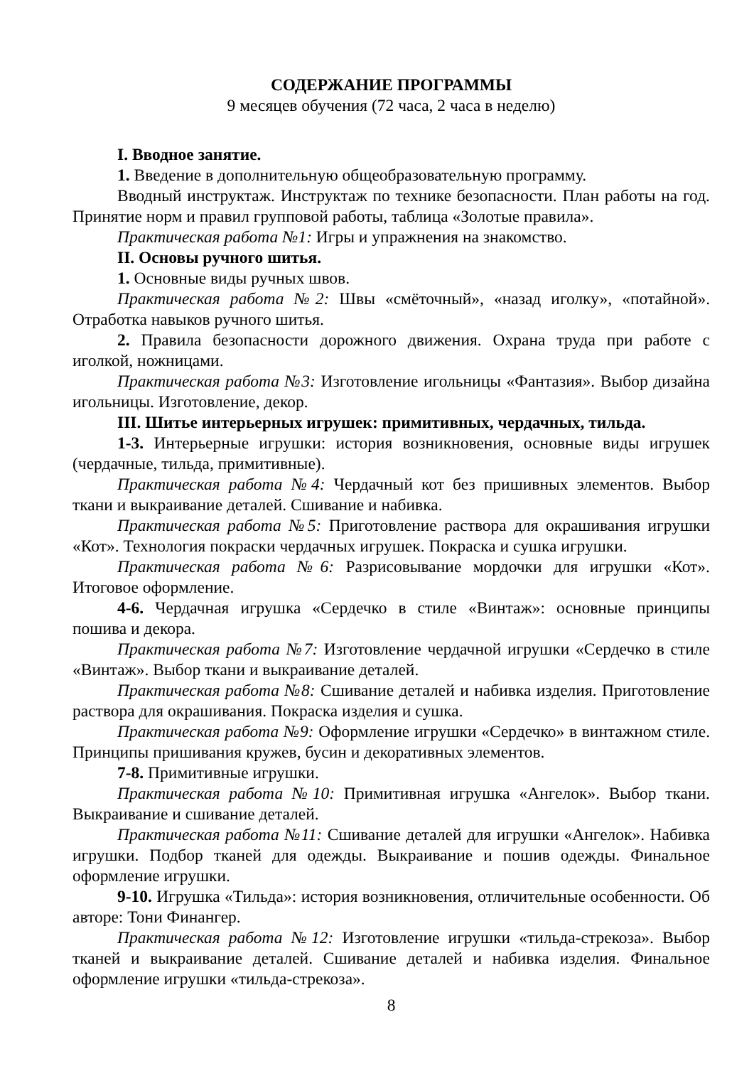СОДЕРЖАНИЕ ПРОГРАММЫ
9 месяцев обучения (72 часа, 2 часа в неделю)
I. Вводное занятие.
1. Введение в дополнительную общеобразовательную программу.
Вводный инструктаж. Инструктаж по технике безопасности. План работы на год. Принятие норм и правил групповой работы, таблица «Золотые правила».
Практическая работа №1: Игры и упражнения на знакомство.
II. Основы ручного шитья.
1. Основные виды ручных швов.
Практическая работа №2: Швы «смёточный», «назад иголку», «потайной». Отработка навыков ручного шитья.
2. Правила безопасности дорожного движения. Охрана труда при работе с иголкой, ножницами.
Практическая работа №3: Изготовление игольницы «Фантазия». Выбор дизайна игольницы. Изготовление, декор.
III. Шитье интерьерных игрушек: примитивных, чердачных, тильда.
1-3. Интерьерные игрушки: история возникновения, основные виды игрушек (чердачные, тильда, примитивные).
Практическая работа №4: Чердачный кот без пришивных элементов. Выбор ткани и выкраивание деталей. Сшивание и набивка.
Практическая работа №5: Приготовление раствора для окрашивания игрушки «Кот». Технология покраски чердачных игрушек. Покраска и сушка игрушки.
Практическая работа №6: Разрисовывание мордочки для игрушки «Кот». Итоговое оформление.
4-6. Чердачная игрушка «Сердечко в стиле «Винтаж»: основные принципы пошива и декора.
Практическая работа №7: Изготовление чердачной игрушки «Сердечко в стиле «Винтаж». Выбор ткани и выкраивание деталей.
Практическая работа №8: Сшивание деталей и набивка изделия. Приготовление раствора для окрашивания. Покраска изделия и сушка.
Практическая работа №9: Оформление игрушки «Сердечко» в винтажном стиле. Принципы пришивания кружев, бусин и декоративных элементов.
7-8. Примитивные игрушки.
Практическая работа №10: Примитивная игрушка «Ангелок». Выбор ткани. Выкраивание и сшивание деталей.
Практическая работа №11: Сшивание деталей для игрушки «Ангелок». Набивка игрушки. Подбор тканей для одежды. Выкраивание и пошив одежды. Финальное оформление игрушки.
9-10. Игрушка «Тильда»: история возникновения, отличительные особенности. Об авторе: Тони Финангер.
Практическая работа №12: Изготовление игрушки «тильда-стрекоза». Выбор тканей и выкраивание деталей. Сшивание деталей и набивка изделия. Финальное оформление игрушки «тильда-стрекоза».
8